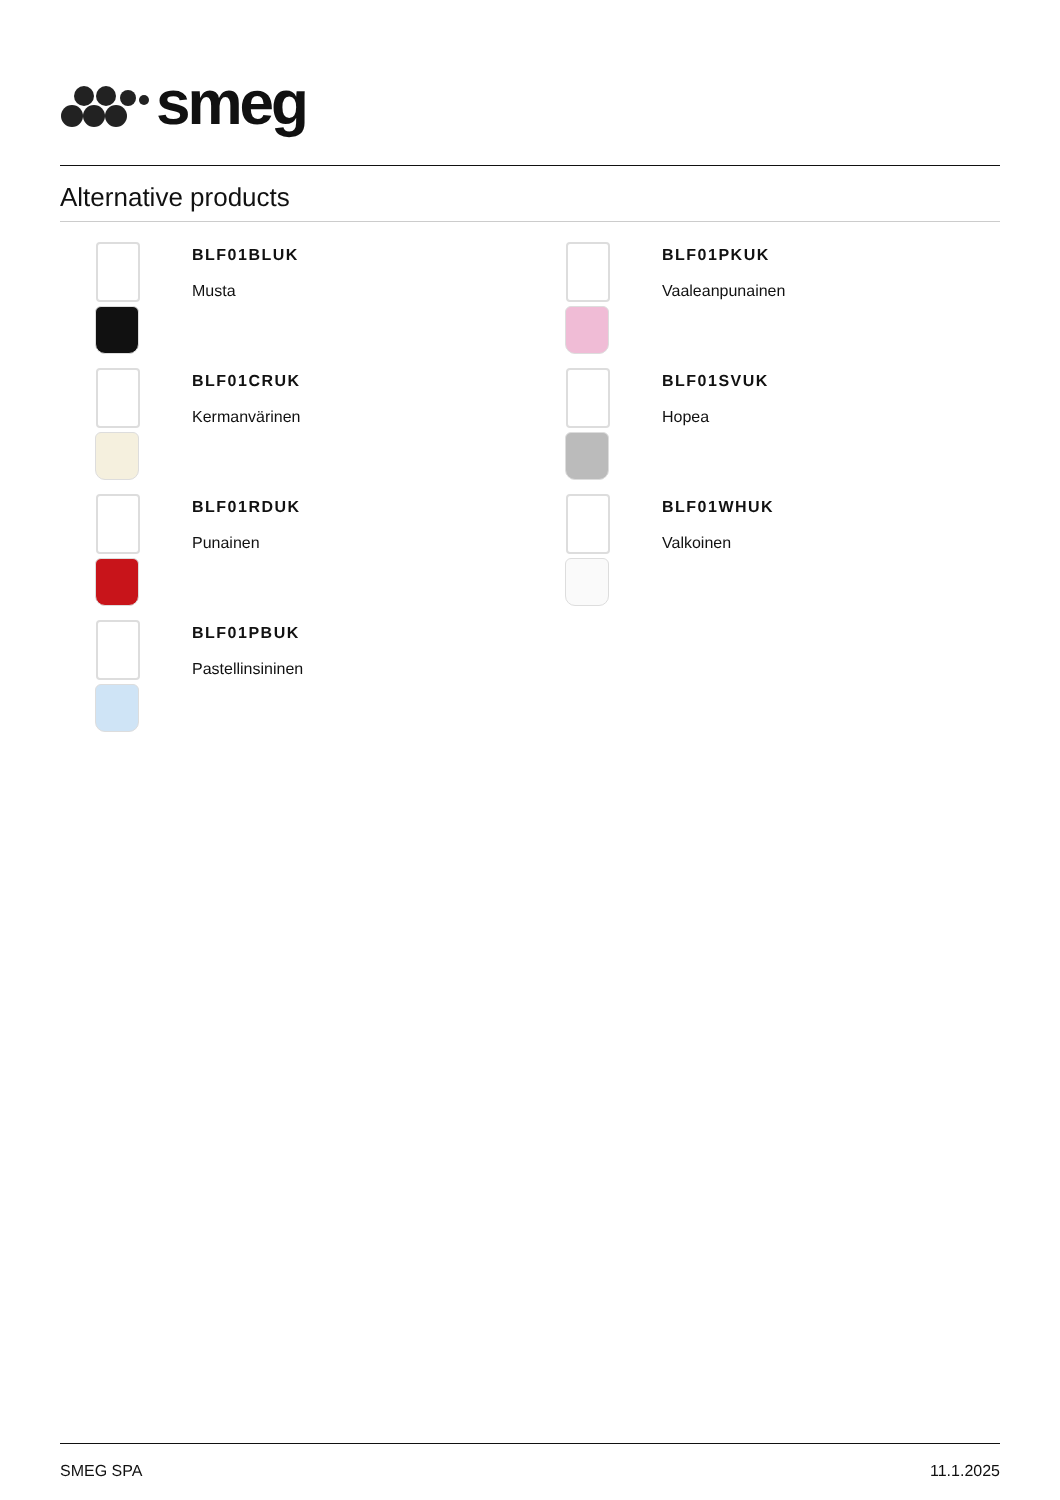smeg
Alternative products
BLF01BLUK
Musta
BLF01PKUK
Vaaleanpunainen
BLF01CRUK
Kermanvärinen
BLF01SVUK
Hopea
BLF01RDUK
Punainen
BLF01WHUK
Valkoinen
BLF01PBUK
Pastellinsininen
SMEG SPA 11.1.2025